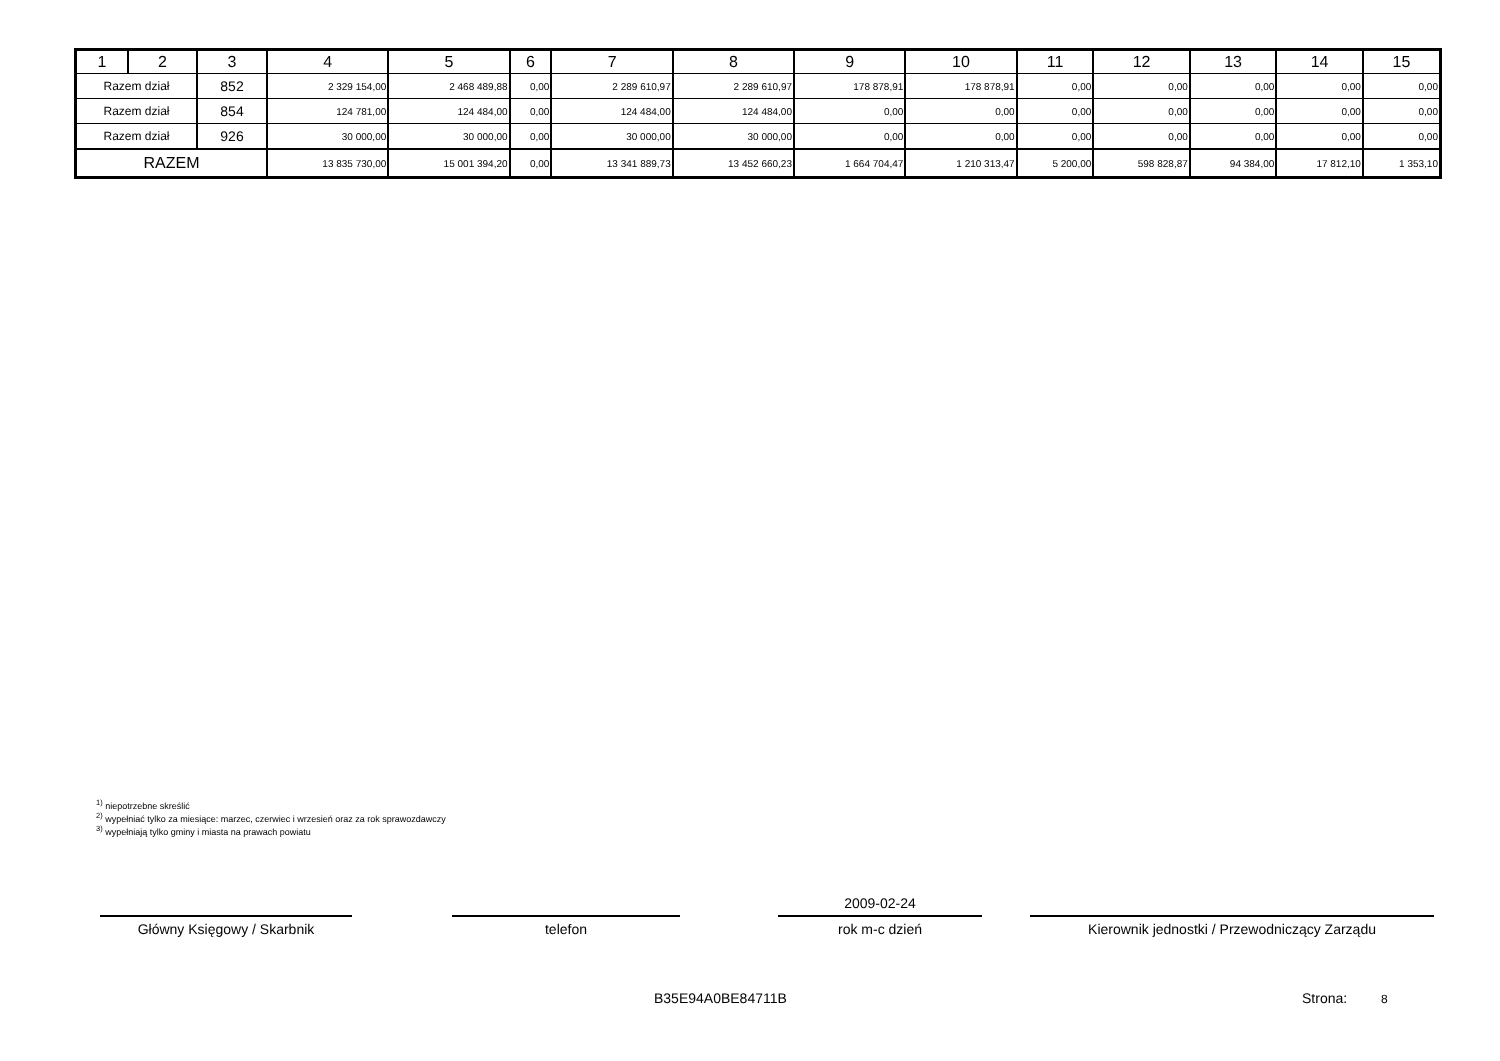| 1 | 2 | 3 | 4 | 5 | 6 | 7 | 8 | 9 | 10 | 11 | 12 | 13 | 14 | 15 |
| --- | --- | --- | --- | --- | --- | --- | --- | --- | --- | --- | --- | --- | --- | --- |
| Razem dział | | 852 | 2 329 154,00 | 2 468 489,88 | 0,00 | 2 289 610,97 | 2 289 610,97 | 178 878,91 | 178 878,91 | 0,00 | 0,00 | 0,00 | 0,00 | 0,00 |
| Razem dział | | 854 | 124 781,00 | 124 484,00 | 0,00 | 124 484,00 | 124 484,00 | 0,00 | 0,00 | 0,00 | 0,00 | 0,00 | 0,00 | 0,00 |
| Razem dział | | 926 | 30 000,00 | 30 000,00 | 0,00 | 30 000,00 | 30 000,00 | 0,00 | 0,00 | 0,00 | 0,00 | 0,00 | 0,00 | 0,00 |
| RAZEM | | | 13 835 730,00 | 15 001 394,20 | 0,00 | 13 341 889,73 | 13 452 660,23 | 1 664 704,47 | 1 210 313,47 | 5 200,00 | 598 828,87 | 94 384,00 | 17 812,10 | 1 353,10 |
<sup>1)</sup> niepotrzebne skreślić
<sup>2)</sup> wypełniać tylko za miesiące: marzec, czerwiec i wrzesień oraz za rok sprawozdawczy
<sup>3)</sup> wypełniają tylko gminy i miasta na prawach powiatu
Główny Księgowy / Skarbnik telefon
2009-02-24
rok m-c dzień Kierownik jednostki / Przewodniczący Zarządu
B35E94A0BE84711B Strona: 8